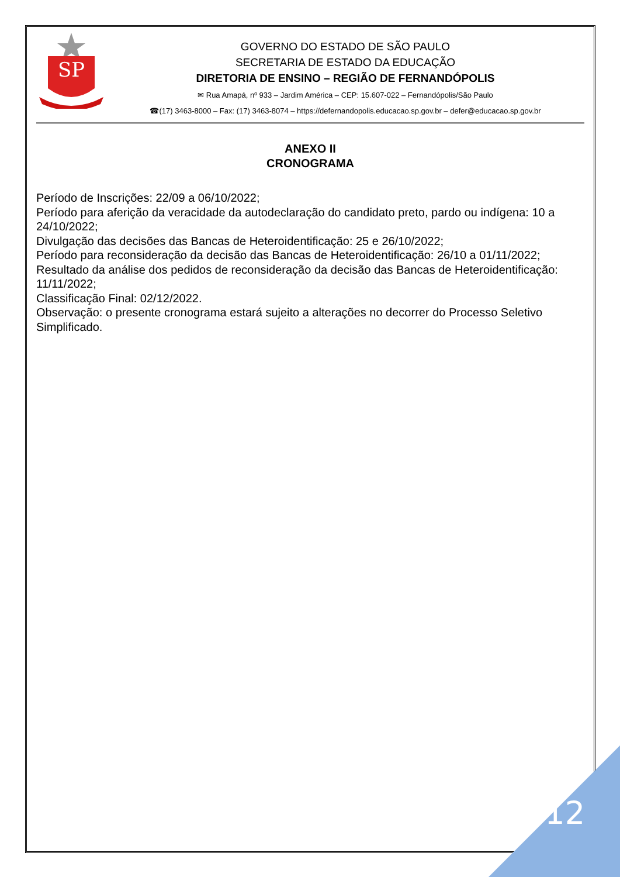SP
GOVERNO DO ESTADO DE SÃO PAULO
SECRETARIA DE ESTADO DA EDUCAÇÃO
DIRETORIA DE ENSINO – REGIÃO DE FERNANDÓPOLIS
✉ Rua Amapá, nº 933 – Jardim América – CEP: 15.607-022 – Fernandópolis/São Paulo
☎(17) 3463-8000 – Fax: (17) 3463-8074 – https://defernandopolis.educacao.sp.gov.br – defer@educacao.sp.gov.br
ANEXO II
CRONOGRAMA
Período de Inscrições: 22/09 a 06/10/2022;
Período para aferição da veracidade da autodeclaração do candidato preto, pardo ou indígena: 10 a 24/10/2022;
Divulgação das decisões das Bancas de Heteroidentificação: 25 e 26/10/2022;
Período para reconsideração da decisão das Bancas de Heteroidentificação: 26/10 a 01/11/2022;
Resultado da análise dos pedidos de reconsideração da decisão das Bancas de Heteroidentificação: 11/11/2022;
Classificação Final: 02/12/2022.
Observação: o presente cronograma estará sujeito a alterações no decorrer do Processo Seletivo Simplificado.
12